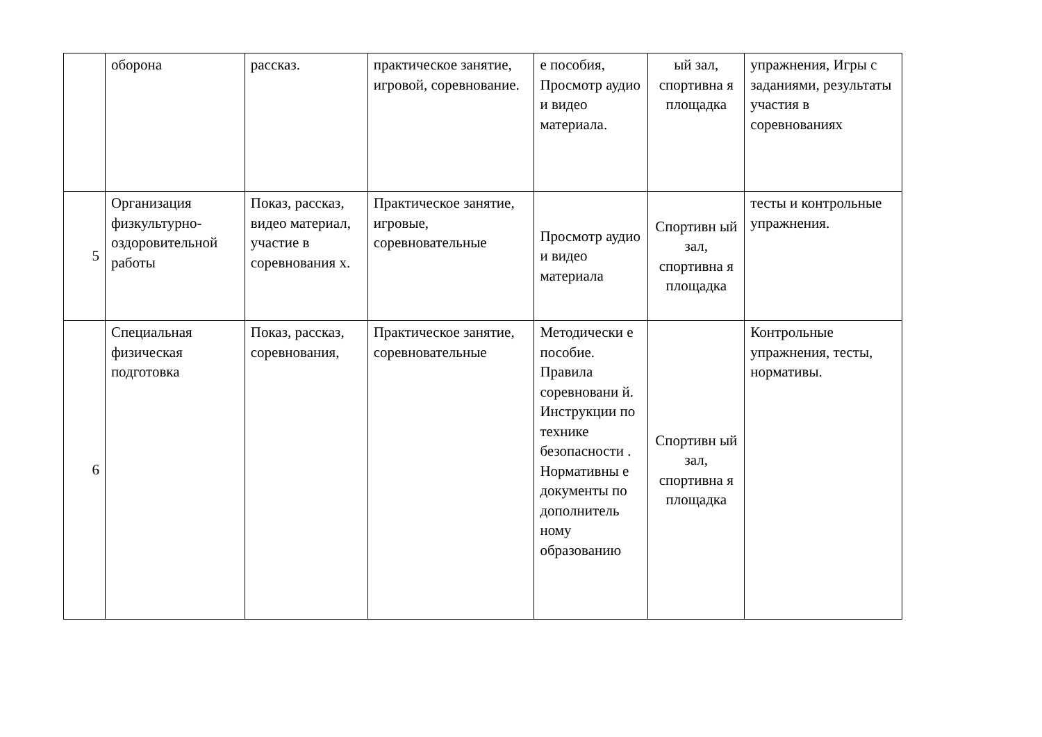| | оборона | рассказ. | практическое занятие, игровой, соревнование. | е пособия, Просмотр аудио и видео материала. | ый зал, спортивна я площадка | упражнения, Игры с заданиями, результаты участия в соревнованиях |
| 5 | Организация физкультурно-оздоровительной работы | Показ, рассказ, видео материал, участие в соревнования х. | Практическое занятие, игровые, соревновательные | Просмотр аудио и видео материала | Спортивн ый зал, спортивна я площадка | тесты и контрольные упражнения. |
| 6 | Специальная физическая подготовка | Показ, рассказ, соревнования, | Практическое занятие, соревновательные | Методически е пособие. Правила соревновани й. Инструкции по технике безопасности . Нормативны е документы по дополнитель ному образованию | Спортивн ый зал, спортивна я площадка | Контрольные упражнения, тесты, нормативы. |